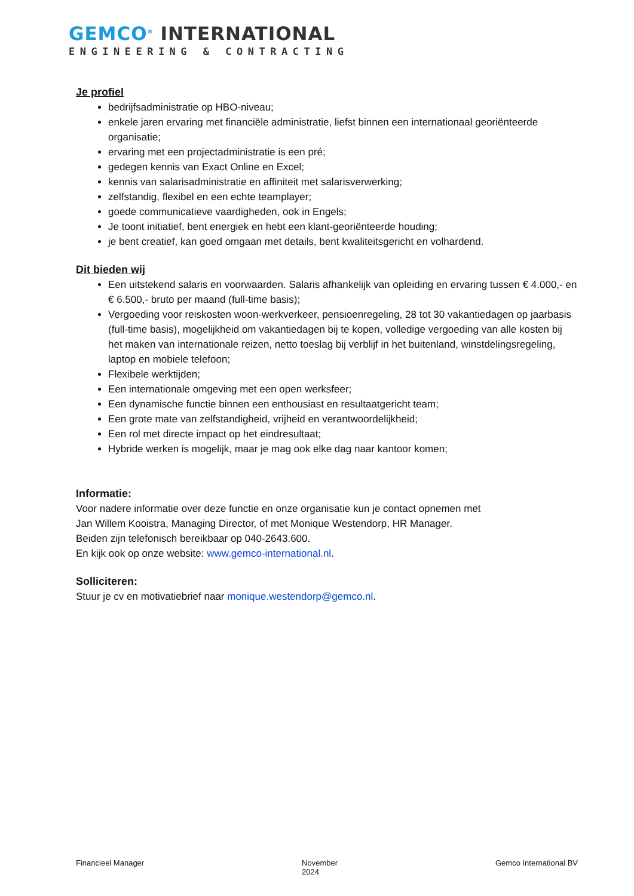GEMCO<sup>®</sup> INTERNATIONAL
ENGINEERING & CONTRACTING
Je profiel
bedrijfsadministratie op HBO-niveau;
enkele jaren ervaring met financiële administratie, liefst binnen een internationaal georiënteerde organisatie;
ervaring met een projectadministratie is een pré;
gedegen kennis van Exact Online en Excel;
kennis van salarisadministratie en affiniteit met salarisverwerking;
zelfstandig, flexibel en een echte teamplayer;
goede communicatieve vaardigheden, ook in Engels;
Je toont initiatief, bent energiek en hebt een klant-georiënteerde houding;
je bent creatief, kan goed omgaan met details, bent kwaliteitsgericht en volhardend.
Dit bieden wij
Een uitstekend salaris en voorwaarden. Salaris afhankelijk van opleiding en ervaring tussen € 4.000,- en € 6.500,- bruto per maand (full-time basis);
Vergoeding voor reiskosten woon-werkverkeer, pensioenregeling, 28 tot 30 vakantiedagen op jaarbasis (full-time basis), mogelijkheid om vakantiedagen bij te kopen, volledige vergoeding van alle kosten bij het maken van internationale reizen, netto toeslag bij verblijf in het buitenland, winstdelingsregeling, laptop en mobiele telefoon;
Flexibele werktijden;
Een internationale omgeving met een open werksfeer;
Een dynamische functie binnen een enthousiast en resultaatgericht team;
Een grote mate van zelfstandigheid, vrijheid en verantwoordelijkheid;
Een rol met directe impact op het eindresultaat;
Hybride werken is mogelijk, maar je mag ook elke dag naar kantoor komen;
Informatie:
Voor nadere informatie over deze functie en onze organisatie kun je contact opnemen met
Jan Willem Kooistra, Managing Director, of met Monique Westendorp, HR Manager.
Beiden zijn telefonisch bereikbaar op 040-2643.600.
En kijk ook op onze website: www.gemco-international.nl.
Solliciteren:
Stuur je cv en motivatiebrief naar monique.westendorp@gemco.nl.
Financieel Manager November
2024 Gemco International BV